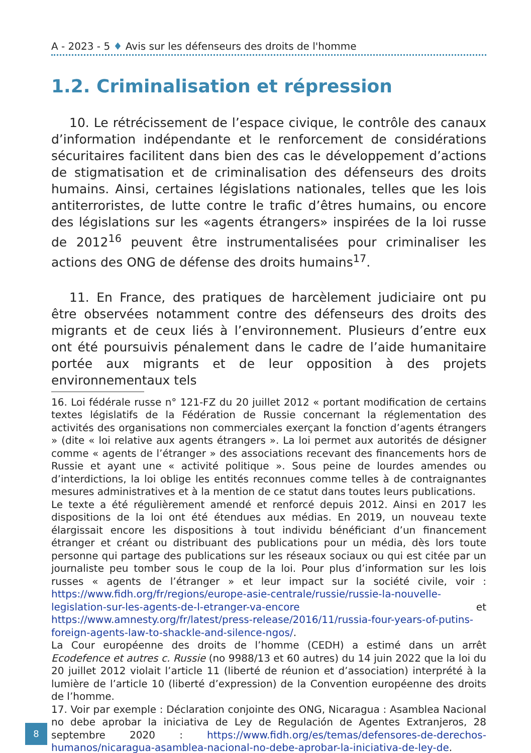A - 2023 - 5 ♦ Avis sur les défenseurs des droits de l'homme
1.2. Criminalisation et répression
10. Le rétrécissement de l’espace civique, le contrôle des canaux d’information indépendante et le renforcement de considérations sécuritaires facilitent dans bien des cas le développement d’actions de stigmatisation et de criminalisation des défenseurs des droits humains. Ainsi, certaines législations nationales, telles que les lois antiterroristes, de lutte contre le trafic d’êtres humains, ou encore des législations sur les «agents étrangers» inspirées de la loi russe de 2012<sup>16</sup> peuvent être instrumentalisées pour criminaliser les actions des ONG de défense des droits humains<sup>17</sup>.
11. En France, des pratiques de harcèlement judiciaire ont pu être observées notamment contre des défenseurs des droits des migrants et de ceux liés à l’environnement. Plusieurs d’entre eux ont été poursuivis pénalement dans le cadre de l’aide humanitaire portée aux migrants et de leur opposition à des projets environnementaux tels
16. Loi fédérale russe n° 121-FZ du 20 juillet 2012 « portant modification de certains textes législatifs de la Fédération de Russie concernant la réglementation des activités des organisations non commerciales exerçant la fonction d’agents étrangers » (dite « loi relative aux agents étrangers ». La loi permet aux autorités de désigner comme « agents de l’étranger » des associations recevant des financements hors de Russie et ayant une « activité politique ». Sous peine de lourdes amendes ou d’interdictions, la loi oblige les entités reconnues comme telles à de contraignantes mesures administratives et à la mention de ce statut dans toutes leurs publications.
Le texte a été régulièrement amendé et renforcé depuis 2012. Ainsi en 2017 les dispositions de la loi ont été étendues aux médias. En 2019, un nouveau texte élargissait encore les dispositions à tout individu bénéficiant d’un financement étranger et créant ou distribuant des publications pour un média, dès lors toute personne qui partage des publications sur les réseaux sociaux ou qui est citée par un journaliste peu tomber sous le coup de la loi. Pour plus d’information sur les lois russes « agents de l’étranger » et leur impact sur la société civile, voir : https://www.fidh.org/fr/regions/europe-asie-centrale/russie/russie-la-nouvelle-legislation-sur-les-agents-de-l-etranger-va-encore et https://www.amnesty.org/fr/latest/press-release/2016/11/russia-four-years-of-putins-foreign-agents-law-to-shackle-and-silence-ngos/.
La Cour européenne des droits de l’homme (CEDH) a estimé dans un arrêt Ecodefence et autres c. Russie (no 9988/13 et 60 autres) du 14 juin 2022 que la loi du 20 juillet 2012 violait l’article 11 (liberté de réunion et d’association) interprété à la lumière de l’article 10 (liberté d’expression) de la Convention européenne des droits de l’homme.
17. Voir par exemple : Déclaration conjointe des ONG, Nicaragua : Asamblea Nacional no debe aprobar la iniciativa de Ley de Regulación de Agentes Extranjeros, 28 septembre 2020 : https://www.fidh.org/es/temas/defensores-de-derechos-humanos/nicaragua-asamblea-nacional-no-debe-aprobar-la-iniciativa-de-ley-de.
8